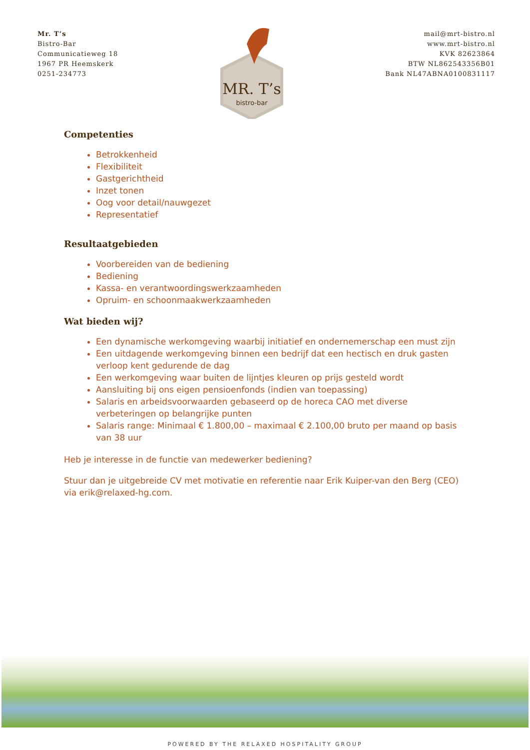Mr. T’s
Bistro-Bar
Communicatieweg 18
1967 PR Heemskerk
0251-234773
MR. T’s
bistro-bar
mail@mrt-bistro.nl
www.mrt-bistro.nl
KVK 82623864
BTW NL862543356B01
Bank NL47ABNA0100831117
Competenties
Betrokkenheid
Flexibiliteit
Gastgerichtheid
Inzet tonen
Oog voor detail/nauwgezet
Representatief
Resultaatgebieden
Voorbereiden van de bediening
Bediening
Kassa- en verantwoordingswerkzaamheden
Opruim- en schoonmaakwerkzaamheden
Wat bieden wij?
Een dynamische werkomgeving waarbij initiatief en ondernemerschap een must zijn
Een uitdagende werkomgeving binnen een bedrijf dat een hectisch en druk gasten verloop kent gedurende de dag
Een werkomgeving waar buiten de lijntjes kleuren op prijs gesteld wordt
Aansluiting bij ons eigen pensioenfonds (indien van toepassing)
Salaris en arbeidsvoorwaarden gebaseerd op de horeca CAO met diverse verbeteringen op belangrijke punten
Salaris range: Minimaal € 1.800,00 – maximaal € 2.100,00 bruto per maand op basis van 38 uur
Heb je interesse in de functie van medewerker bediening?
Stuur dan je uitgebreide CV met motivatie en referentie naar Erik Kuiper-van den Berg (CEO) via erik@relaxed-hg.com.
POWERED BY THE RELAXED HOSPITALITY GROUP